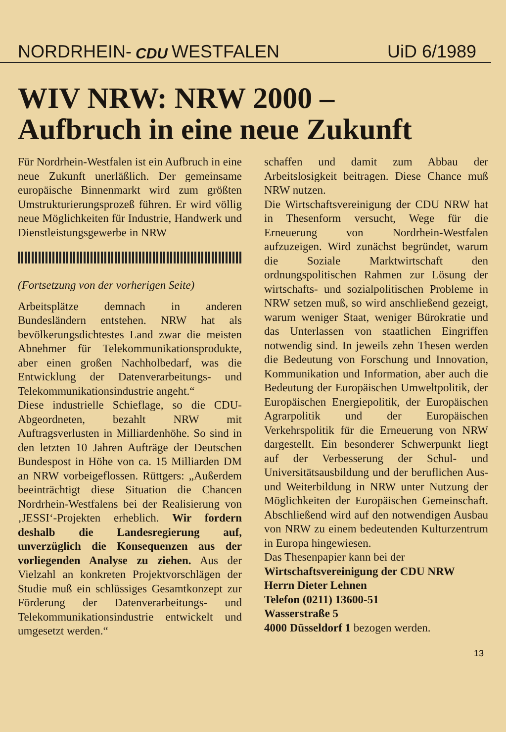NORDRHEIN- CDU WESTFALEN UiD 6/1989
WIV NRW: NRW 2000 –
Aufbruch in eine neue Zukunft
Für Nordrhein-Westfalen ist ein Aufbruch in eine neue Zukunft unerläßlich. Der gemeinsame europäische Binnenmarkt wird zum größten Umstrukturierungsprozeß führen. Er wird völlig neue Möglichkeiten für Industrie, Handwerk und Dienstleistungsgewerbe in NRW
(Fortsetzung von der vorherigen Seite)
Arbeitsplätze demnach in anderen Bundesländern entstehen. NRW hat als bevölkerungsdichtestes Land zwar die meisten Abnehmer für Telekommunikationsprodukte, aber einen großen Nachholbedarf, was die Entwicklung der Datenverarbeitungs- und Telekommunikationsindustrie angeht.“
Diese industrielle Schieflage, so die CDU-Abgeordneten, bezahlt NRW mit Auftragsverlusten in Milliardenhöhe. So sind in den letzten 10 Jahren Aufträge der Deutschen Bundespost in Höhe von ca. 15 Milliarden DM an NRW vorbeigeflossen. Rüttgers: „Außerdem beeinträchtigt diese Situation die Chancen Nordrhein-Westfalens bei der Realisierung von ‚JESSI‘-Projekten erheblich. Wir fordern deshalb die Landesregierung auf, unverzüglich die Konsequenzen aus der vorliegenden Analyse zu ziehen. Aus der Vielzahl an konkreten Projektvorschlägen der Studie muß ein schlüssiges Gesamtkonzept zur Förderung der Datenverarbeitungs- und Telekommunikationsindustrie entwickelt und umgesetzt werden.“
schaffen und damit zum Abbau der Arbeitslosigkeit beitragen. Diese Chance muß NRW nutzen.
Die Wirtschaftsvereinigung der CDU NRW hat in Thesenform versucht, Wege für die Erneuerung von Nordrhein-Westfalen aufzuzeigen. Wird zunächst begründet, warum die Soziale Marktwirtschaft den ordnungspolitischen Rahmen zur Lösung der wirtschafts- und sozialpolitischen Probleme in NRW setzen muß, so wird anschließend gezeigt, warum weniger Staat, weniger Bürokratie und das Unterlassen von staatlichen Eingriffen notwendig sind. In jeweils zehn Thesen werden die Bedeutung von Forschung und Innovation, Kommunikation und Information, aber auch die Bedeutung der Europäischen Umweltpolitik, der Europäischen Energiepolitik, der Europäischen Agrarpolitik und der Europäischen Verkehrspolitik für die Erneuerung von NRW dargestellt. Ein besonderer Schwerpunkt liegt auf der Verbesserung der Schul- und Universitätsausbildung und der beruflichen Aus- und Weiterbildung in NRW unter Nutzung der Möglichkeiten der Europäischen Gemeinschaft. Abschließend wird auf den notwendigen Ausbau von NRW zu einem bedeutenden Kulturzentrum in Europa hingewiesen.
Das Thesenpapier kann bei der
Wirtschaftsvereinigung der CDU NRW
Herrn Dieter Lehnen
Telefon (0211) 13600-51
Wasserstraße 5
4000 Düsseldorf 1 bezogen werden.
13